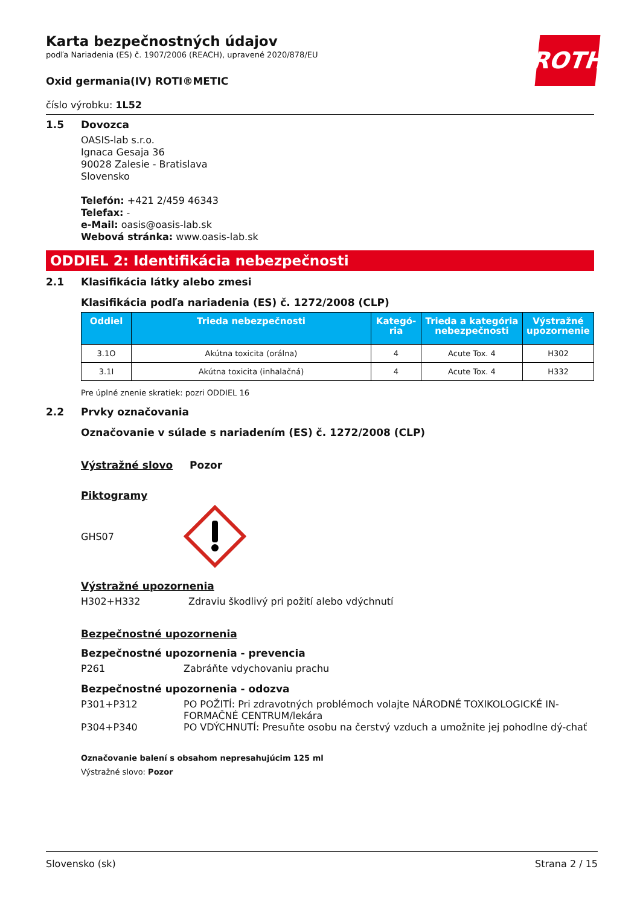ROTH
Karta bezpečnostných údajov
podľa Nariadenia (ES) č. 1907/2006 (REACH), upravené 2020/878/EU
Oxid germania(IV) ROTI®METIC
číslo výrobku: 1L52
1.5 Dovozca
OASIS-lab s.r.o.
Ignaca Gesaja 36
90028 Zalesie - Bratislava
Slovensko
Telefón: +421 2/459 46343
Telefax: -
e-Mail: oasis@oasis-lab.sk
Webová stránka: www.oasis-lab.sk
ODDIEL 2: Identifikácia nebezpečnosti
2.1 Klasifikácia látky alebo zmesi
Klasifikácia podľa nariadenia (ES) č. 1272/2008 (CLP)
| Oddiel | Trieda nebezpečnosti | Kategó-ria | Trieda a kategória nebezpečnosti | Výstražné upozornenie |
| --- | --- | --- | --- | --- |
| 3.1O | Akútna toxicita (orálna) | 4 | Acute Tox. 4 | H302 |
| 3.1I | Akútna toxicita (inhalačná) | 4 | Acute Tox. 4 | H332 |
Pre úplné znenie skratiek: pozri ODDIEL 16
2.2 Prvky označovania
Označovanie v súlade s nariadením (ES) č. 1272/2008 (CLP)
Výstražné slovo Pozor
Piktogramy
GHS07
Výstražné upozornenia
H302+H332 Zdraviu škodlivý pri požití alebo vdýchnutí
Bezpečnostné upozornenia
Bezpečnostné upozornenia - prevencia
P261 Zabráňte vdychovaniu prachu
Bezpečnostné upozornenia - odozva
P301+P312 PO POŽITÍ: Pri zdravotných problémoch volajte NÁRODNÉ TOXIKOLOGICKÉ IN-FORMAČNÉ CENTRUM/lekára
P304+P340 PO VDÝCHNUTÍ: Presuňte osobu na čerstvý vzduch a umožnite jej pohodlne dý-chať
Označovanie balení s obsahom nepresahujúcim 125 ml
Výstražné slovo: Pozor
Slovensko (sk) Strana 2 / 15